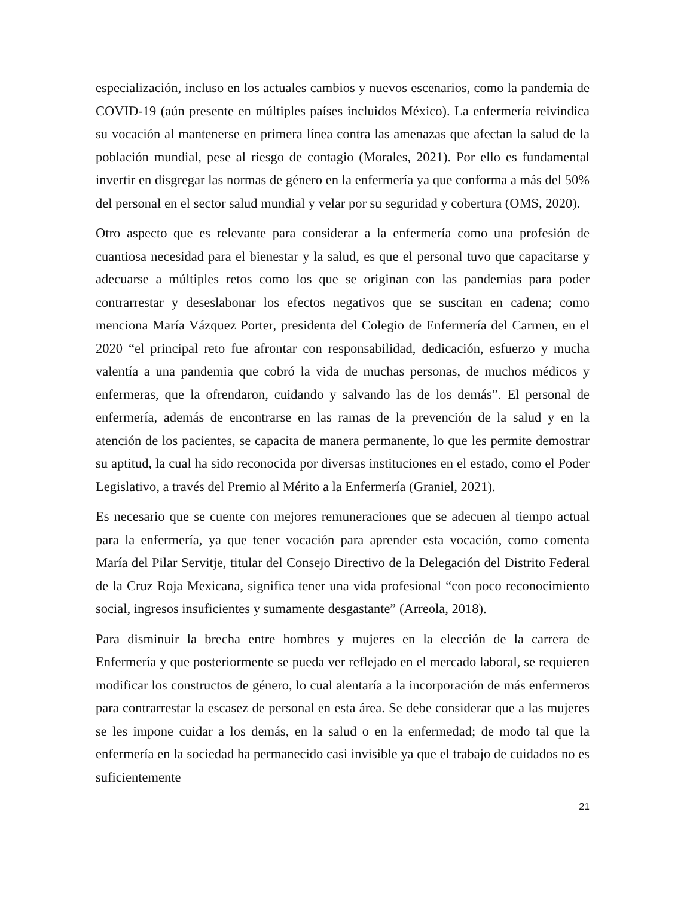especialización, incluso en los actuales cambios y nuevos escenarios, como la pandemia de COVID-19 (aún presente en múltiples países incluidos México). La enfermería reivindica su vocación al mantenerse en primera línea contra las amenazas que afectan la salud de la población mundial, pese al riesgo de contagio (Morales, 2021). Por ello es fundamental invertir en disgregar las normas de género en la enfermería ya que conforma a más del 50% del personal en el sector salud mundial y velar por su seguridad y cobertura (OMS, 2020).
Otro aspecto que es relevante para considerar a la enfermería como una profesión de cuantiosa necesidad para el bienestar y la salud, es que el personal tuvo que capacitarse y adecuarse a múltiples retos como los que se originan con las pandemias para poder contrarrestar y deseslabonar los efectos negativos que se suscitan en cadena; como menciona María Vázquez Porter, presidenta del Colegio de Enfermería del Carmen, en el 2020 “el principal reto fue afrontar con responsabilidad, dedicación, esfuerzo y mucha valentía a una pandemia que cobró la vida de muchas personas, de muchos médicos y enfermeras, que la ofrendaron, cuidando y salvando las de los demás”. El personal de enfermería, además de encontrarse en las ramas de la prevención de la salud y en la atención de los pacientes, se capacita de manera permanente, lo que les permite demostrar su aptitud, la cual ha sido reconocida por diversas instituciones en el estado, como el Poder Legislativo, a través del Premio al Mérito a la Enfermería (Graniel, 2021).
Es necesario que se cuente con mejores remuneraciones que se adecuen al tiempo actual para la enfermería, ya que tener vocación para aprender esta vocación, como comenta María del Pilar Servitje, titular del Consejo Directivo de la Delegación del Distrito Federal de la Cruz Roja Mexicana, significa tener una vida profesional “con poco reconocimiento social, ingresos insuficientes y sumamente desgastante” (Arreola, 2018).
Para disminuir la brecha entre hombres y mujeres en la elección de la carrera de Enfermería y que posteriormente se pueda ver reflejado en el mercado laboral, se requieren modificar los constructos de género, lo cual alentaría a la incorporación de más enfermeros para contrarrestar la escasez de personal en esta área. Se debe considerar que a las mujeres se les impone cuidar a los demás, en la salud o en la enfermedad; de modo tal que la enfermería en la sociedad ha permanecido casi invisible ya que el trabajo de cuidados no es suficientemente
21